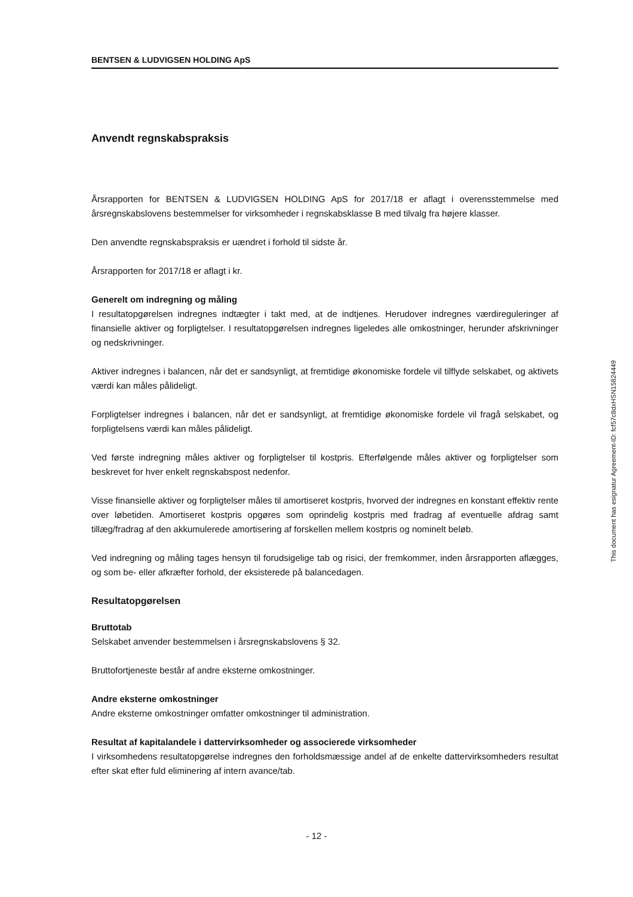BENTSEN & LUDVIGSEN HOLDING ApS
Anvendt regnskabspraksis
Årsrapporten for BENTSEN & LUDVIGSEN HOLDING ApS for 2017/18 er aflagt i overensstemmelse med årsregnskabslovens bestemmelser for virksomheder i regnskabsklasse B med tilvalg fra højere klasser.
Den anvendte regnskabspraksis er uændret i forhold til sidste år.
Årsrapporten for 2017/18 er aflagt i kr.
Generelt om indregning og måling
I resultatopgørelsen indregnes indtægter i takt med, at de indtjenes. Herudover indregnes værdireguleringer af finansielle aktiver og forpligtelser. I resultatopgørelsen indregnes ligeledes alle omkostninger, herunder afskrivninger og nedskrivninger.
Aktiver indregnes i balancen, når det er sandsynligt, at fremtidige økonomiske fordele vil tilflyde selskabet, og aktivets værdi kan måles pålideligt.
Forpligtelser indregnes i balancen, når det er sandsynligt, at fremtidige økonomiske fordele vil fragå selskabet, og forpligtelsens værdi kan måles pålideligt.
Ved første indregning måles aktiver og forpligtelser til kostpris. Efterfølgende måles aktiver og forpligtelser som beskrevet for hver enkelt regnskabspost nedenfor.
Visse finansielle aktiver og forpligtelser måles til amortiseret kostpris, hvorved der indregnes en konstant effektiv rente over løbetiden. Amortiseret kostpris opgøres som oprindelig kostpris med fradrag af eventuelle afdrag samt tillæg/fradrag af den akkumulerede amortisering af forskellen mellem kostpris og nominelt beløb.
Ved indregning og måling tages hensyn til forudsigelige tab og risici, der fremkommer, inden årsrapporten aflægges, og som be- eller afkræfter forhold, der eksisterede på balancedagen.
Resultatopgørelsen
Bruttotab
Selskabet anvender bestemmelsen i årsregnskabslovens § 32.
Bruttofortjeneste består af andre eksterne omkostninger.
Andre eksterne omkostninger
Andre eksterne omkostninger omfatter omkostninger til administration.
Resultat af kapitalandele i dattervirksomheder og associerede virksomheder
I virksomhedens resultatopgørelse indregnes den forholdsmæssige andel af de enkelte dattervirksomheders resultat efter skat efter fuld eliminering af intern avance/tab.
This document has esignatur Agreement-ID: fcf57c8dxHSN15824449
- 12 -